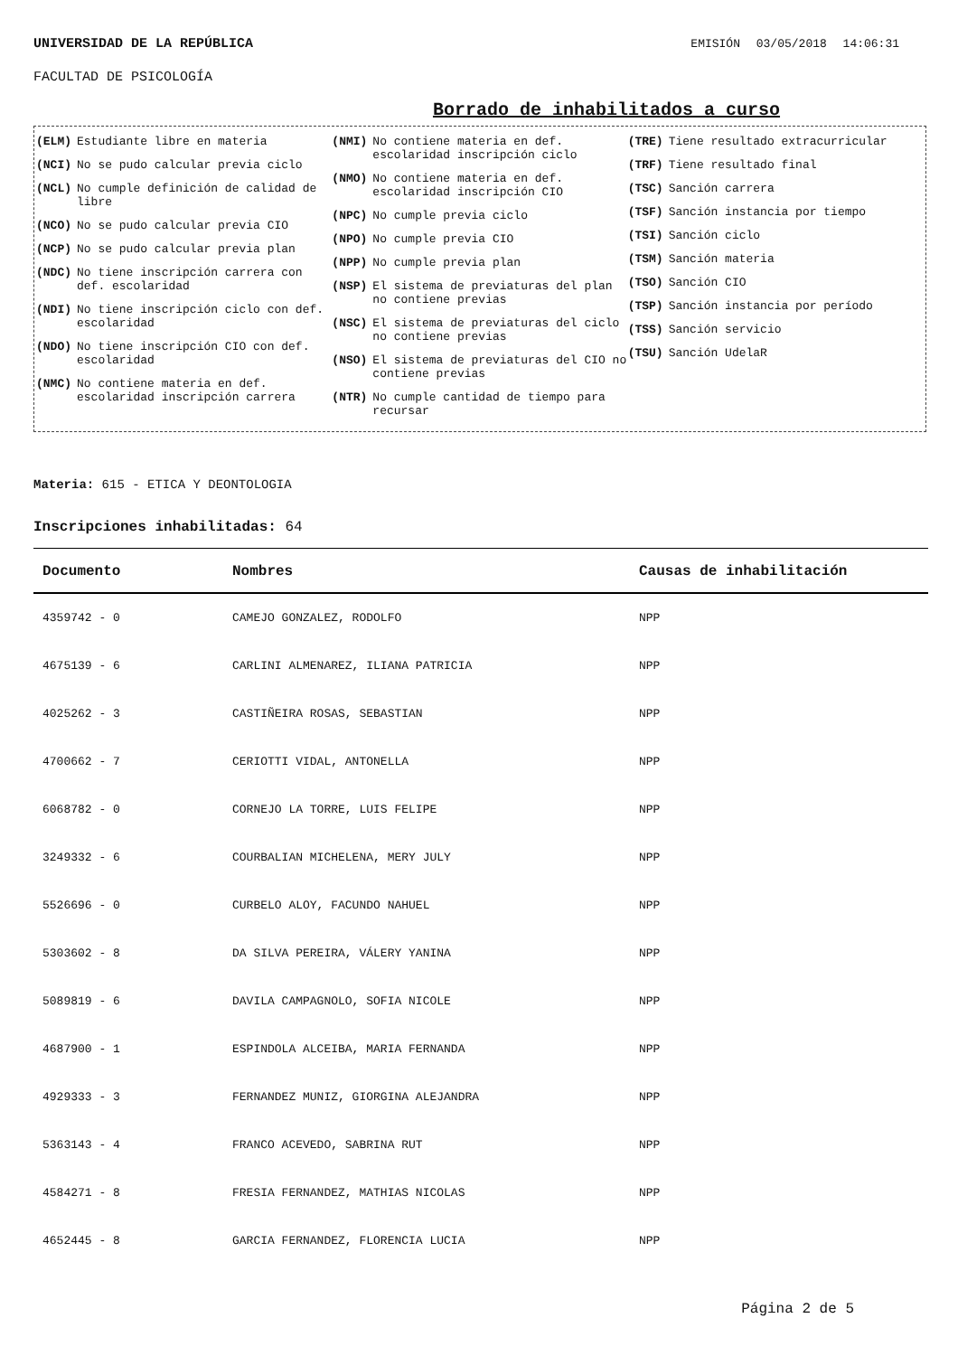UNIVERSIDAD DE LA REPÚBLICA EMISIÓN 03/05/2018 14:06:31
FACULTAD DE PSICOLOGÍA
Borrado de inhabilitados a curso
(ELM) Estudiante libre en materia
(NCI) No se pudo calcular previa ciclo
(NCL) No cumple definición de calidad de libre
(NCO) No se pudo calcular previa CIO
(NCP) No se pudo calcular previa plan
(NDC) No tiene inscripción carrera con def. escolaridad
(NDI) No tiene inscripción ciclo con def. escolaridad
(NDO) No tiene inscripción CIO con def. escolaridad
(NMC) No contiene materia en def. escolaridad inscripción carrera
(NMI) No contiene materia en def. escolaridad inscripción ciclo
(NMO) No contiene materia en def. escolaridad inscripción CIO
(NPC) No cumple previa ciclo
(NPO) No cumple previa CIO
(NPP) No cumple previa plan
(NSP) El sistema de previaturas del plan no contiene previas
(NSC) El sistema de previaturas del ciclo no contiene previas
(NSO) El sistema de previaturas del CIO no contiene previas
(NTR) No cumple cantidad de tiempo para recursar
(TRE) Tiene resultado extracurricular
(TRF) Tiene resultado final
(TSC) Sanción carrera
(TSF) Sanción instancia por tiempo
(TSI) Sanción ciclo
(TSM) Sanción materia
(TSO) Sanción CIO
(TSP) Sanción instancia por período
(TSS) Sanción servicio
(TSU) Sanción UdelaR
Materia: 615 - ETICA Y DEONTOLOGIA
Inscripciones inhabilitadas: 64
| Documento | Nombres | Causas de inhabilitación |
| --- | --- | --- |
| 4359742 - 0 | CAMEJO GONZALEZ, RODOLFO | NPP |
| 4675139 - 6 | CARLINI ALMENAREZ, ILIANA PATRICIA | NPP |
| 4025262 - 3 | CASTIÑEIRA ROSAS, SEBASTIAN | NPP |
| 4700662 - 7 | CERIOTTI VIDAL, ANTONELLA | NPP |
| 6068782 - 0 | CORNEJO LA TORRE, LUIS FELIPE | NPP |
| 3249332 - 6 | COURBALIAN MICHELENA, MERY JULY | NPP |
| 5526696 - 0 | CURBELO ALOY, FACUNDO NAHUEL | NPP |
| 5303602 - 8 | DA SILVA PEREIRA, VÁLERY YANINA | NPP |
| 5089819 - 6 | DAVILA CAMPAGNOLO, SOFIA NICOLE | NPP |
| 4687900 - 1 | ESPINDOLA ALCEIBA, MARIA FERNANDA | NPP |
| 4929333 - 3 | FERNANDEZ MUNIZ, GIORGINA ALEJANDRA | NPP |
| 5363143 - 4 | FRANCO ACEVEDO, SABRINA RUT | NPP |
| 4584271 - 8 | FRESIA FERNANDEZ, MATHIAS NICOLAS | NPP |
| 4652445 - 8 | GARCIA FERNANDEZ, FLORENCIA LUCIA | NPP |
Página 2 de 5